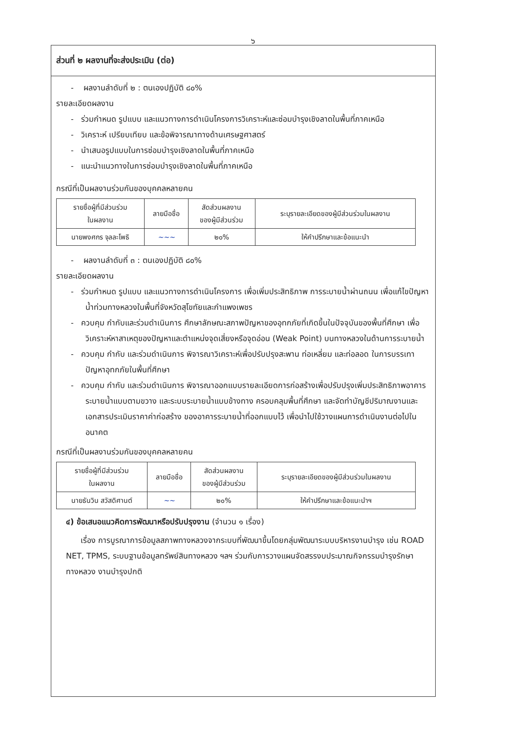๖
ส่วนที่ ๒ ผลงานที่จะส่งประเมิน (ต่อ)
- ผลงานลำดับที่ ๒ : ตนเองปฏิบัติ ๘๐%
รายละเอียดผลงาน
- ร่วมกำหนด รูปแบบ และแนวทางการดำเนินโครงการวิเคราะห์และซ่อมบำรุงเชิงลาดในพื้นที่ภาคเหนือ
- วิเคราะห์ เปรียบเทียบ และข้อพิจารณาทางด้านเศรษฐศาสตร์
- นำเสนอรูปแบบในการซ่อมบำรุงเชิงลาดในพื้นที่ภาคเหนือ
- แนะนำแนวทางในการซ่อมบำรุงเชิงลาดในพื้นที่ภาคเหนือ
กรณีที่เป็นผลงานร่วมกันของบุคคลหลายคน
| รายชื่อผู้ที่มีส่วนร่วม ในผลงาน | ลายมือชื่อ | สัดส่วนผลงาน ของผู้มีส่วนร่วม | ระบุรายละเอียดของผู้มีส่วนร่วมในผลงาน |
| --- | --- | --- | --- |
| นายพงศกร จุลละโพธิ | ~~~ | ๒๐% | ให้คำปรึกษาและข้อแนะนำ |
- ผลงานลำดับที่ ๓ : ตนเองปฏิบัติ ๘๐%
รายละเอียดผลงาน
- ร่วมกำหนด รูปแบบ และแนวทางการดำเนินโครงการ เพื่อเพิ่มประสิทธิภาพ การระบายน้ำผ่านถนน เพื่อแก้ไขปัญหาน้ำท่วมทางหลวงในพื้นที่จังหวัดสุโขทัยและกำแพงเพชร
- ควบคุม กำกับและร่วมดำเนินการ ศึกษาลักษณะสภาพปัญหาของอุทกภัยที่เกิดขึ้นในปัจจุบันของพื้นที่ศึกษา เพื่อวิเคราะห์หาสาเหตุของปัญหาและตำแหน่งจุดเสี่ยงหรือจุดอ่อน (Weak Point) บนทางหลวงในด้านการระบายน้ำ
- ควบคุม กำกับ และร่วมดำเนินการ พิจารณาวิเคราะห์เพื่อปรับปรุงสะพาน ท่อเหลี่ยม และท่อลอด ในการบรรเทาปัญหาอุทกภัยในพื้นที่ศึกษา
- ควบคุม กำกับ และร่วมดำเนินการ พิจารณาออกแบบรายละเอียดการก่อสร้างเพื่อปรับปรุงเพิ่มประสิทธิภาพอาคารระบายน้ำแบบตามขวาง และระบบระบายน้ำแบบข้างทาง ครอบคลุมพื้นที่ศึกษา และจัดทำบัญชีปริมาณงานและเอกสารประเมินราคาค่าก่อสร้าง ของอาคารระบายน้ำที่ออกแบบไว้ เพื่อนำไปใช้วางแผนการดำเนินงานต่อไปในอนาคต
กรณีที่เป็นผลงานร่วมกันของบุคคลหลายคน
| รายชื่อผู้ที่มีส่วนร่วม ในผลงาน | ลายมือชื่อ | สัดส่วนผลงาน ของผู้มีส่วนร่วม | ระบุรายละเอียดของผู้มีส่วนร่วมในผลงาน |
| --- | --- | --- | --- |
| นายธันวิน สวัสดิศานต์ | ~~ | ๒๐% | ให้คำปรึกษาและข้อแนะนำฯ |
๔) ข้อเสนอแนวคิดการพัฒนาหรือปรับปรุงงาน (จำนวน ๑ เรื่อง)
เรื่อง การบูรณาการข้อมูลสภาพทางหลวงจากระบบที่พัฒนาขึ้นโดยกลุ่มพัฒนาระบบบริหารงานบำรุง เช่น ROAD NET, TPMS, ระบบฐานข้อมูลทรัพย์สินทางหลวง ฯลฯ ร่วมกับการวางแผนจัดสรรงบประมาณกิจกรรมบำรุงรักษาทางหลวง งานบำรุงปกติ